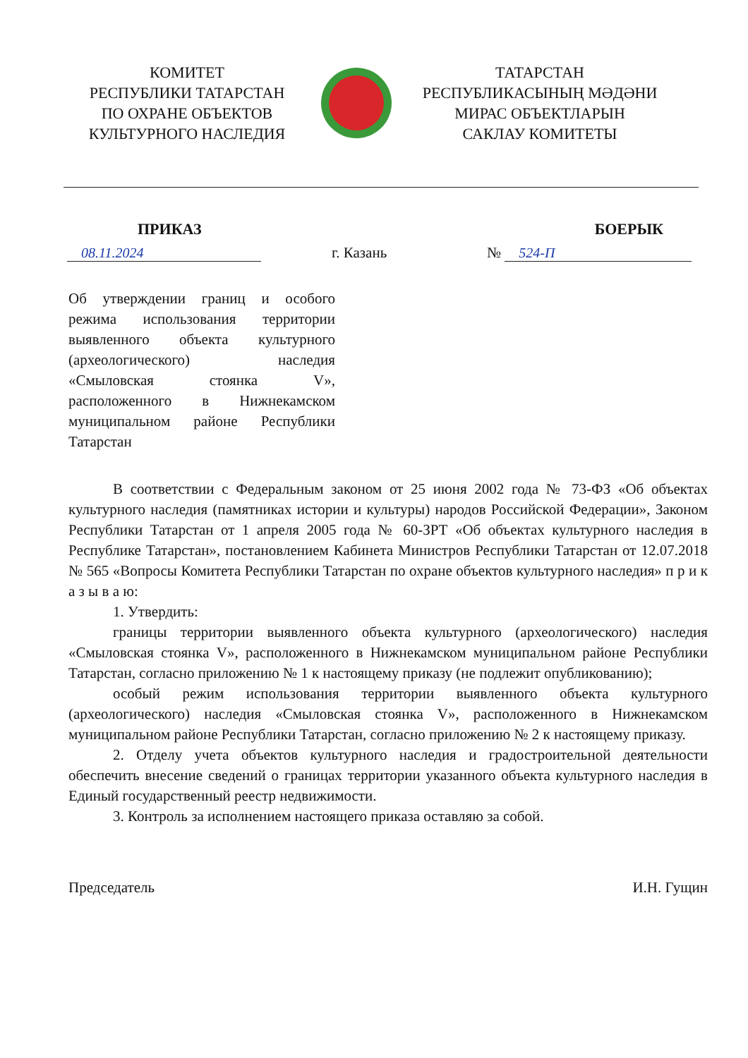КОМИТЕТ
РЕСПУБЛИКИ ТАТАРСТАН
ПО ОХРАНЕ ОБЪЕКТОВ
КУЛЬТУРНОГО НАСЛЕДИЯ
ТАТАРСТАН
РЕСПУБЛИКАСЫНЫҢ МӘДӘНИ
МИРАС ОБЪЕКТЛАРЫН
САКЛАУ КОМИТЕТЫ
ПРИКАЗ БОЕРЫК
08.11.2024 г. Казань № 524-П
Об утверждении границ и особого режима использования территории выявленного объекта культурного (археологического) наследия «Смыловская стоянка V», расположенного в Нижнекамском муниципальном районе Республики Татарстан
В соответствии с Федеральным законом от 25 июня 2002 года № 73-ФЗ «Об объектах культурного наследия (памятниках истории и культуры) народов Российской Федерации», Законом Республики Татарстан от 1 апреля 2005 года № 60-ЗРТ «Об объектах культурного наследия в Республике Татарстан», постановлением Кабинета Министров Республики Татарстан от 12.07.2018 № 565 «Вопросы Комитета Республики Татарстан по охране объектов культурного наследия» п р и к а з ы в а ю:
1. Утвердить:
границы территории выявленного объекта культурного (археологического) наследия «Смыловская стоянка V», расположенного в Нижнекамском муниципальном районе Республики Татарстан, согласно приложению № 1 к настоящему приказу (не подлежит опубликованию);
особый режим использования территории выявленного объекта культурного (археологического) наследия «Смыловская стоянка V», расположенного в Нижнекамском муниципальном районе Республики Татарстан, согласно приложению № 2 к настоящему приказу.
2. Отделу учета объектов культурного наследия и градостроительной деятельности обеспечить внесение сведений о границах территории указанного объекта культурного наследия в Единый государственный реестр недвижимости.
3. Контроль за исполнением настоящего приказа оставляю за собой.
Председатель И.Н. Гущин